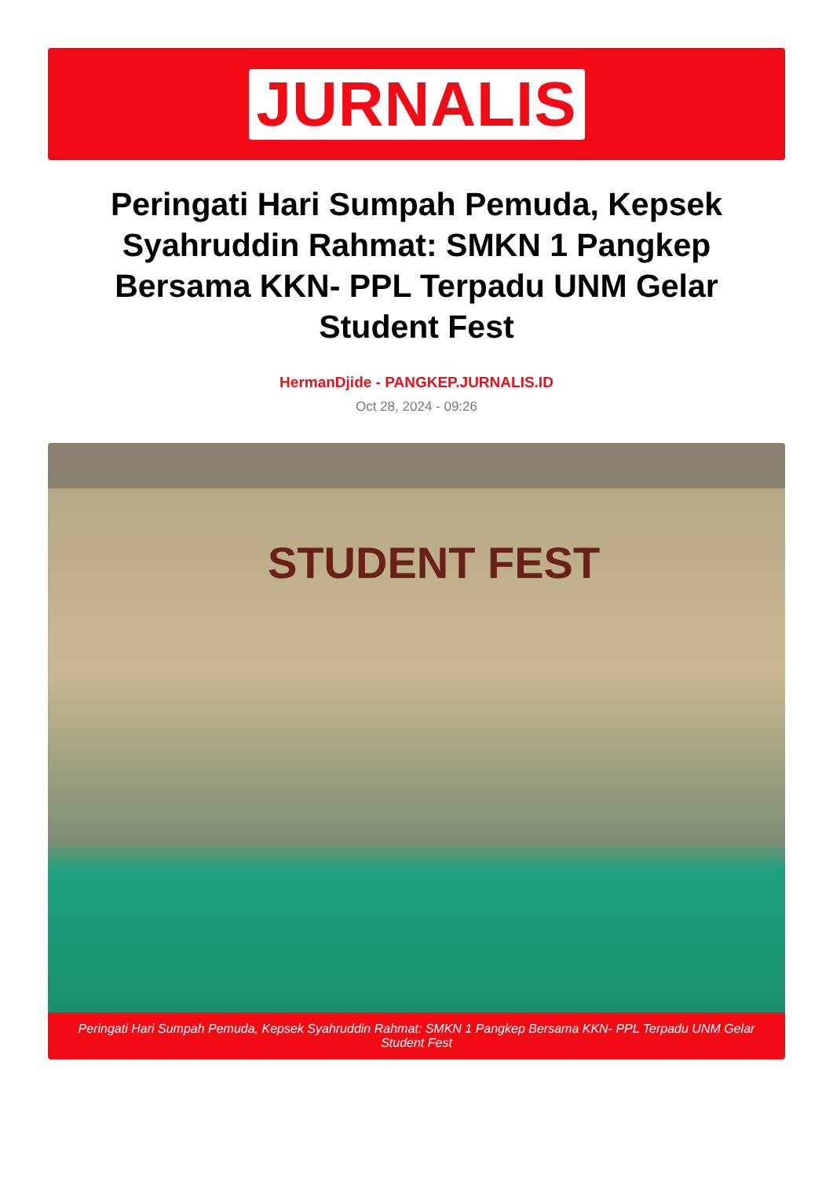JURNALIS
Peringati Hari Sumpah Pemuda, Kepsek Syahruddin Rahmat: SMKN 1 Pangkep Bersama KKN- PPL Terpadu UNM Gelar Student Fest
HermanDjide - PANGKEP.JURNALIS.ID
Oct 28, 2024 - 09:26
STUDENT FEST
Peringati Hari Sumpah Pemuda, Kepsek Syahruddin Rahmat: SMKN 1 Pangkep Bersama KKN- PPL Terpadu UNM Gelar Student Fest